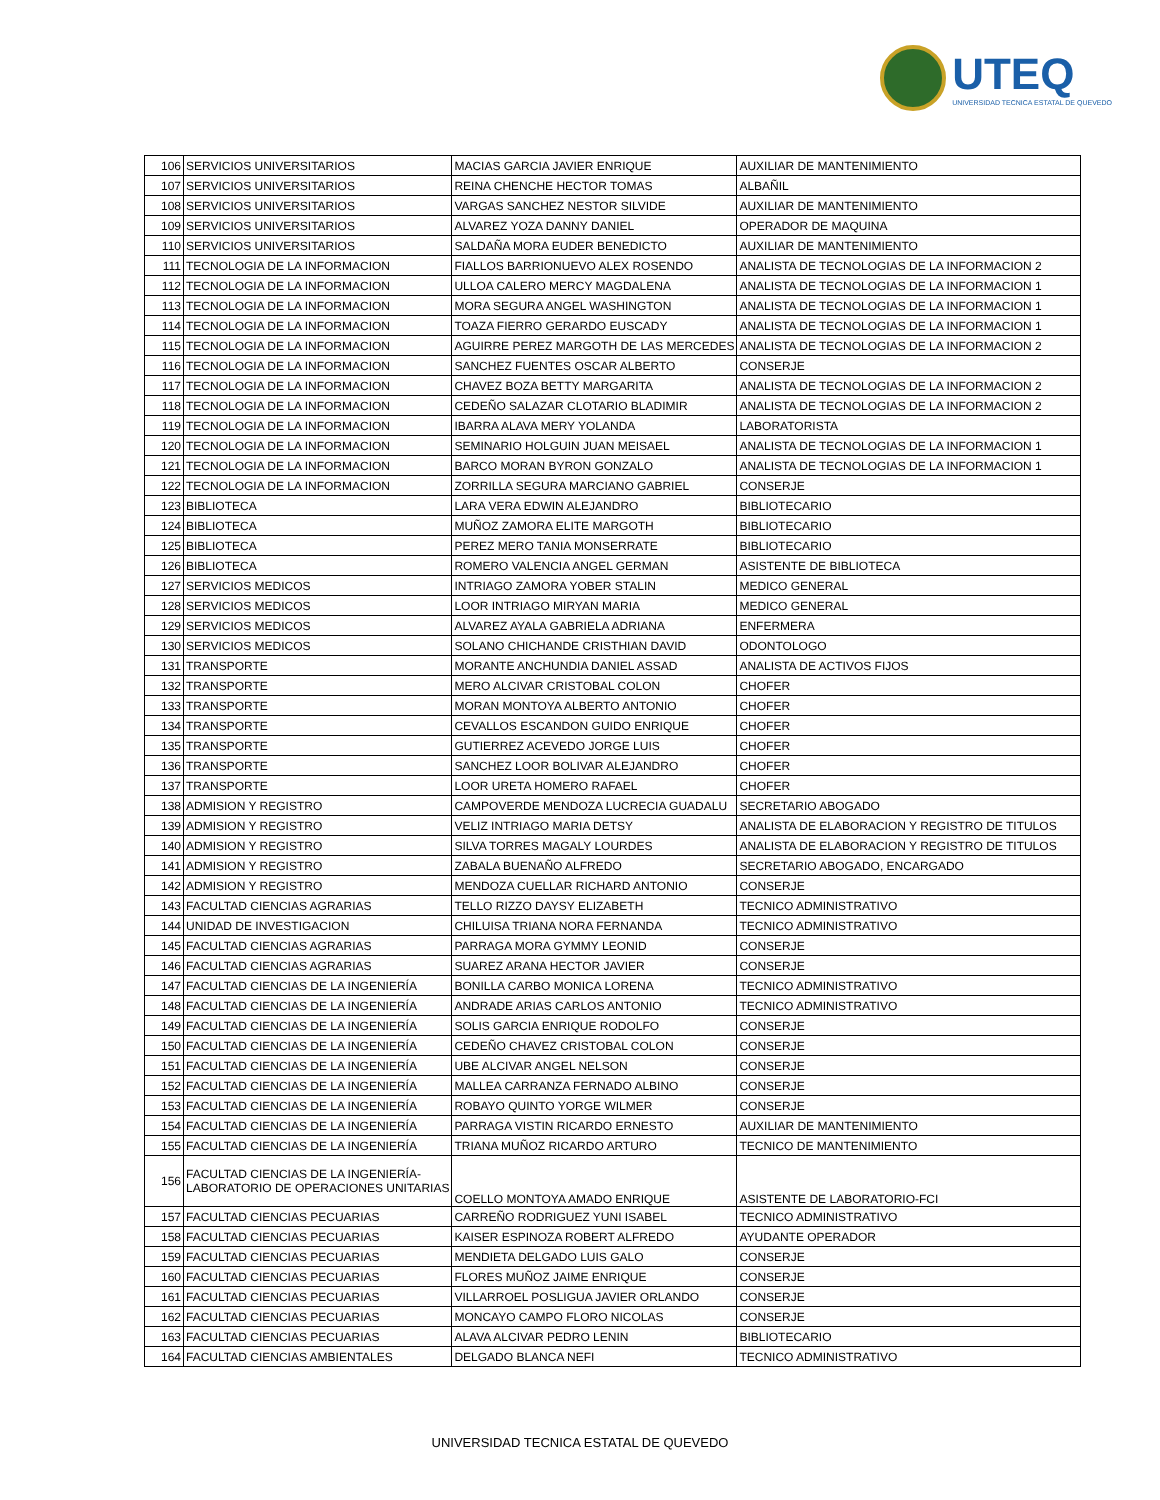UTEQ
UNIVERSIDAD TECNICA ESTATAL DE QUEVEDO
| 106 | SERVICIOS UNIVERSITARIOS | MACIAS GARCIA JAVIER ENRIQUE | AUXILIAR DE MANTENIMIENTO |
| 107 | SERVICIOS UNIVERSITARIOS | REINA CHENCHE HECTOR TOMAS | ALBAÑIL |
| 108 | SERVICIOS UNIVERSITARIOS | VARGAS SANCHEZ NESTOR SILVIDE | AUXILIAR DE MANTENIMIENTO |
| 109 | SERVICIOS UNIVERSITARIOS | ALVAREZ YOZA DANNY DANIEL | OPERADOR DE MAQUINA |
| 110 | SERVICIOS UNIVERSITARIOS | SALDAÑA MORA EUDER BENEDICTO | AUXILIAR DE MANTENIMIENTO |
| 111 | TECNOLOGIA DE LA INFORMACION | FIALLOS BARRIONUEVO ALEX ROSENDO | ANALISTA DE TECNOLOGIAS DE LA INFORMACION 2 |
| 112 | TECNOLOGIA DE LA INFORMACION | ULLOA CALERO MERCY MAGDALENA | ANALISTA DE TECNOLOGIAS DE LA INFORMACION 1 |
| 113 | TECNOLOGIA DE LA INFORMACION | MORA SEGURA ANGEL WASHINGTON | ANALISTA DE TECNOLOGIAS DE LA INFORMACION 1 |
| 114 | TECNOLOGIA DE LA INFORMACION | TOAZA FIERRO GERARDO EUSCADY | ANALISTA DE TECNOLOGIAS DE LA INFORMACION 1 |
| 115 | TECNOLOGIA DE LA INFORMACION | AGUIRRE PEREZ MARGOTH DE LAS MERCEDES | ANALISTA DE TECNOLOGIAS DE LA INFORMACION 2 |
| 116 | TECNOLOGIA DE LA INFORMACION | SANCHEZ FUENTES OSCAR ALBERTO | CONSERJE |
| 117 | TECNOLOGIA DE LA INFORMACION | CHAVEZ BOZA BETTY MARGARITA | ANALISTA DE TECNOLOGIAS DE LA INFORMACION 2 |
| 118 | TECNOLOGIA DE LA INFORMACION | CEDEÑO SALAZAR CLOTARIO BLADIMIR | ANALISTA DE TECNOLOGIAS DE LA INFORMACION 2 |
| 119 | TECNOLOGIA DE LA INFORMACION | IBARRA ALAVA MERY YOLANDA | LABORATORISTA |
| 120 | TECNOLOGIA DE LA INFORMACION | SEMINARIO HOLGUIN JUAN MEISAEL | ANALISTA DE TECNOLOGIAS DE LA INFORMACION 1 |
| 121 | TECNOLOGIA DE LA INFORMACION | BARCO MORAN BYRON GONZALO | ANALISTA DE TECNOLOGIAS DE LA INFORMACION 1 |
| 122 | TECNOLOGIA DE LA INFORMACION | ZORRILLA SEGURA MARCIANO GABRIEL | CONSERJE |
| 123 | BIBLIOTECA | LARA VERA EDWIN ALEJANDRO | BIBLIOTECARIO |
| 124 | BIBLIOTECA | MUÑOZ ZAMORA ELITE MARGOTH | BIBLIOTECARIO |
| 125 | BIBLIOTECA | PEREZ MERO TANIA MONSERRATE | BIBLIOTECARIO |
| 126 | BIBLIOTECA | ROMERO VALENCIA ANGEL GERMAN | ASISTENTE DE BIBLIOTECA |
| 127 | SERVICIOS MEDICOS | INTRIAGO ZAMORA YOBER STALIN | MEDICO GENERAL |
| 128 | SERVICIOS MEDICOS | LOOR INTRIAGO MIRYAN MARIA | MEDICO GENERAL |
| 129 | SERVICIOS MEDICOS | ALVAREZ AYALA GABRIELA ADRIANA | ENFERMERA |
| 130 | SERVICIOS MEDICOS | SOLANO CHICHANDE CRISTHIAN DAVID | ODONTOLOGO |
| 131 | TRANSPORTE | MORANTE ANCHUNDIA DANIEL ASSAD | ANALISTA DE ACTIVOS FIJOS |
| 132 | TRANSPORTE | MERO ALCIVAR CRISTOBAL COLON | CHOFER |
| 133 | TRANSPORTE | MORAN MONTOYA ALBERTO ANTONIO | CHOFER |
| 134 | TRANSPORTE | CEVALLOS ESCANDON GUIDO ENRIQUE | CHOFER |
| 135 | TRANSPORTE | GUTIERREZ ACEVEDO JORGE LUIS | CHOFER |
| 136 | TRANSPORTE | SANCHEZ LOOR BOLIVAR ALEJANDRO | CHOFER |
| 137 | TRANSPORTE | LOOR URETA HOMERO RAFAEL | CHOFER |
| 138 | ADMISION Y REGISTRO | CAMPOVERDE MENDOZA LUCRECIA GUADALU | SECRETARIO ABOGADO |
| 139 | ADMISION Y REGISTRO | VELIZ INTRIAGO MARIA DETSY | ANALISTA DE ELABORACION Y REGISTRO DE TITULOS |
| 140 | ADMISION Y REGISTRO | SILVA TORRES MAGALY LOURDES | ANALISTA DE ELABORACION Y REGISTRO DE TITULOS |
| 141 | ADMISION Y REGISTRO | ZABALA BUENAÑO ALFREDO | SECRETARIO ABOGADO, ENCARGADO |
| 142 | ADMISION Y REGISTRO | MENDOZA CUELLAR RICHARD ANTONIO | CONSERJE |
| 143 | FACULTAD CIENCIAS AGRARIAS | TELLO RIZZO DAYSY ELIZABETH | TECNICO ADMINISTRATIVO |
| 144 | UNIDAD DE INVESTIGACION | CHILUISA TRIANA NORA FERNANDA | TECNICO ADMINISTRATIVO |
| 145 | FACULTAD CIENCIAS AGRARIAS | PARRAGA MORA GYMMY LEONID | CONSERJE |
| 146 | FACULTAD CIENCIAS AGRARIAS | SUAREZ ARANA HECTOR JAVIER | CONSERJE |
| 147 | FACULTAD CIENCIAS DE LA INGENIERÍA | BONILLA CARBO MONICA LORENA | TECNICO ADMINISTRATIVO |
| 148 | FACULTAD CIENCIAS DE LA INGENIERÍA | ANDRADE ARIAS CARLOS ANTONIO | TECNICO ADMINISTRATIVO |
| 149 | FACULTAD CIENCIAS DE LA INGENIERÍA | SOLIS GARCIA ENRIQUE RODOLFO | CONSERJE |
| 150 | FACULTAD CIENCIAS DE LA INGENIERÍA | CEDEÑO CHAVEZ CRISTOBAL COLON | CONSERJE |
| 151 | FACULTAD CIENCIAS DE LA INGENIERÍA | UBE ALCIVAR ANGEL NELSON | CONSERJE |
| 152 | FACULTAD CIENCIAS DE LA INGENIERÍA | MALLEA CARRANZA FERNADO ALBINO | CONSERJE |
| 153 | FACULTAD CIENCIAS DE LA INGENIERÍA | ROBAYO QUINTO YORGE WILMER | CONSERJE |
| 154 | FACULTAD CIENCIAS DE LA INGENIERÍA | PARRAGA VISTIN RICARDO ERNESTO | AUXILIAR DE MANTENIMIENTO |
| 155 | FACULTAD CIENCIAS DE LA INGENIERÍA | TRIANA MUÑOZ RICARDO ARTURO | TECNICO DE MANTENIMIENTO |
| 156 | FACULTAD CIENCIAS DE LA INGENIERÍA- LABORATORIO DE OPERACIONES UNITARIAS | COELLO MONTOYA AMADO ENRIQUE | ASISTENTE DE LABORATORIO-FCI |
| 157 | FACULTAD CIENCIAS PECUARIAS | CARREÑO RODRIGUEZ YUNI ISABEL | TECNICO ADMINISTRATIVO |
| 158 | FACULTAD CIENCIAS PECUARIAS | KAISER ESPINOZA ROBERT ALFREDO | AYUDANTE OPERADOR |
| 159 | FACULTAD CIENCIAS PECUARIAS | MENDIETA DELGADO LUIS GALO | CONSERJE |
| 160 | FACULTAD CIENCIAS PECUARIAS | FLORES MUÑOZ JAIME ENRIQUE | CONSERJE |
| 161 | FACULTAD CIENCIAS PECUARIAS | VILLARROEL POSLIGUA JAVIER ORLANDO | CONSERJE |
| 162 | FACULTAD CIENCIAS PECUARIAS | MONCAYO CAMPO FLORO NICOLAS | CONSERJE |
| 163 | FACULTAD CIENCIAS PECUARIAS | ALAVA ALCIVAR PEDRO LENIN | BIBLIOTECARIO |
| 164 | FACULTAD CIENCIAS AMBIENTALES | DELGADO BLANCA NEFI | TECNICO ADMINISTRATIVO |
UNIVERSIDAD TECNICA ESTATAL DE QUEVEDO